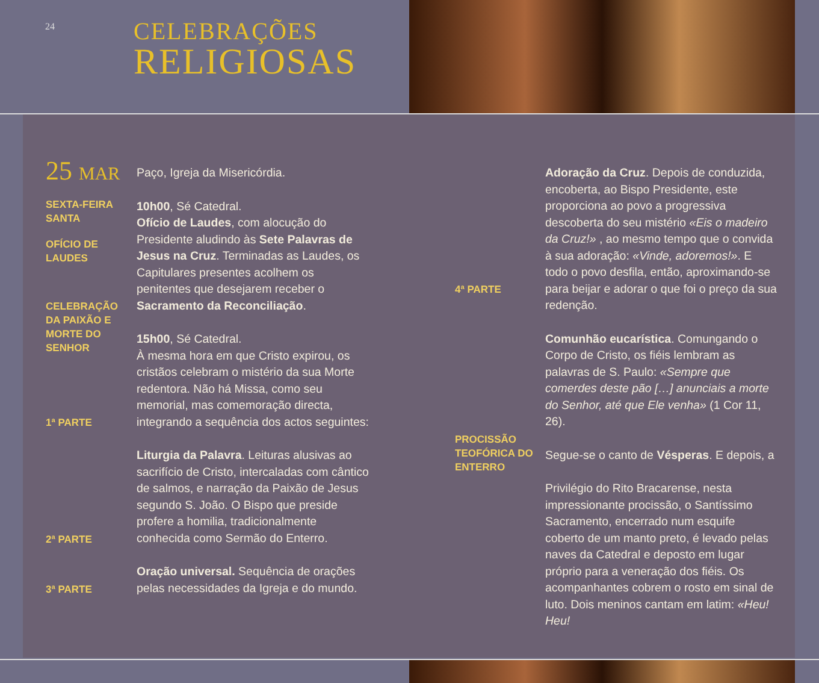24
CELEBRAÇÕES
RELIGIOSAS
25 MAR
SEXTA-FEIRA
SANTA
OFÍCIO DE
LAUDES
CELEBRAÇÃO
DA PAIXÃO E
MORTE DO
SENHOR
1ª PARTE
2ª PARTE
3ª PARTE
Paço, Igreja da Misericórdia.
10h00, Sé Catedral.
Ofício de Laudes, com alocução do Presidente aludindo às Sete Palavras de Jesus na Cruz. Terminadas as Laudes, os Capitulares presentes acolhem os penitentes que desejarem receber o Sacramento da Reconciliação.
15h00, Sé Catedral.
À mesma hora em que Cristo expirou, os cristãos celebram o mistério da sua Morte redentora. Não há Missa, como seu memorial, mas comemoração directa, integrando a sequência dos actos seguintes:
Liturgia da Palavra. Leituras alusivas ao sacrifício de Cristo, intercaladas com cântico de salmos, e narração da Paixão de Jesus segundo S. João. O Bispo que preside profere a homilia, tradicionalmente conhecida como Sermão do Enterro.
Oração universal. Sequência de orações pelas necessidades da Igreja e do mundo.
4ª PARTE
PROCISSÃO
TEOFÓRICA DO
ENTERRO
Adoração da Cruz. Depois de conduzida, encoberta, ao Bispo Presidente, este proporciona ao povo a progressiva descoberta do seu mistério «Eis o madeiro da Cruz!» , ao mesmo tempo que o convida à sua adoração: «Vinde, adoremos!». E todo o povo desfila, então, aproximando-se para beijar e adorar o que foi o preço da sua redenção.
Comunhão eucarística. Comungando o Corpo de Cristo, os fiéis lembram as palavras de S. Paulo: «Sempre que comerdes deste pão […] anunciais a morte do Senhor, até que Ele venha» (1 Cor 11, 26).
Segue-se o canto de Vésperas. E depois, a
Privilégio do Rito Bracarense, nesta impressionante procissão, o Santíssimo Sacramento, encerrado num esquife coberto de um manto preto, é levado pelas naves da Catedral e deposto em lugar próprio para a veneração dos fiéis. Os acompanhantes cobrem o rosto em sinal de luto. Dois meninos cantam em latim: «Heu! Heu!